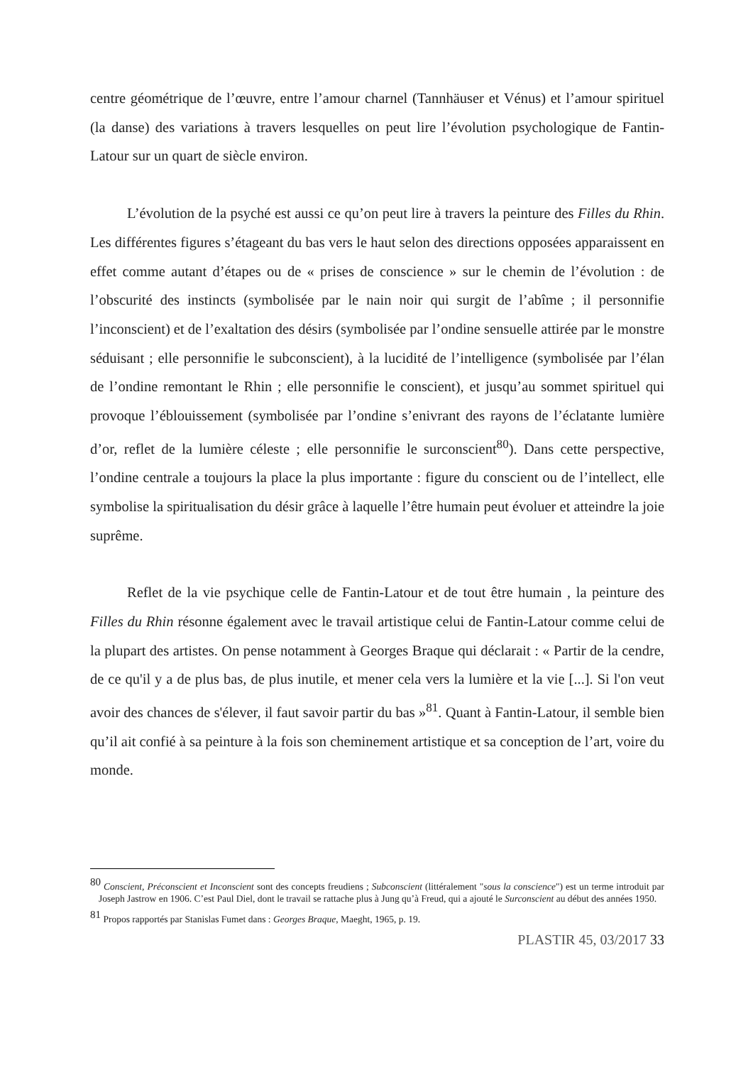centre géométrique de l’œuvre, entre l’amour charnel (Tannhäuser et Vénus) et l’amour spirituel (la danse) des variations à travers lesquelles on peut lire l’évolution psychologique de Fantin-Latour sur un quart de siècle environ.
L’évolution de la psyché est aussi ce qu’on peut lire à travers la peinture des Filles du Rhin. Les différentes figures s’étageant du bas vers le haut selon des directions opposées apparaissent en effet comme autant d’étapes ou de « prises de conscience » sur le chemin de l’évolution : de l’obscurité des instincts (symbolisée par le nain noir qui surgit de l’abîme ; il personnifie l’inconscient) et de l’exaltation des désirs (symbolisée par l’ondine sensuelle attirée par le monstre séduisant ; elle personnifie le subconscient), à la lucidité de l’intelligence (symbolisée par l’élan de l’ondine remontant le Rhin ; elle personnifie le conscient), et jusqu’au sommet spirituel qui provoque l’éblouissement (symbolisée par l’ondine s’enivrant des rayons de l’éclatante lumière d’or, reflet de la lumière céleste ; elle personnifie le surconscient<sup>80</sup>). Dans cette perspective, l’ondine centrale a toujours la place la plus importante : figure du conscient ou de l’intellect, elle symbolise la spiritualisation du désir grâce à laquelle l’être humain peut évoluer et atteindre la joie suprême.
Reflet de la vie psychique celle de Fantin-Latour et de tout être humain , la peinture des Filles du Rhin résonne également avec le travail artistique celui de Fantin-Latour comme celui de la plupart des artistes. On pense notamment à Georges Braque qui déclarait : « Partir de la cendre, de ce qu'il y a de plus bas, de plus inutile, et mener cela vers la lumière et la vie [...]. Si l'on veut avoir des chances de s'élever, il faut savoir partir du bas »<sup>81</sup>. Quant à Fantin-Latour, il semble bien qu’il ait confié à sa peinture à la fois son cheminement artistique et sa conception de l’art, voire du monde.
<sup>80</sup> Conscient, Préconscient et Inconscient sont des concepts freudiens ; Subconscient (littéralement "sous la conscience") est un terme introduit par Joseph Jastrow en 1906. C’est Paul Diel, dont le travail se rattache plus à Jung qu’à Freud, qui a ajouté le Surconscient au début des années 1950.
<sup>81</sup> Propos rapportés par Stanislas Fumet dans : Georges Braque, Maeght, 1965, p. 19.
PLASTIR 45, 03/2017 33